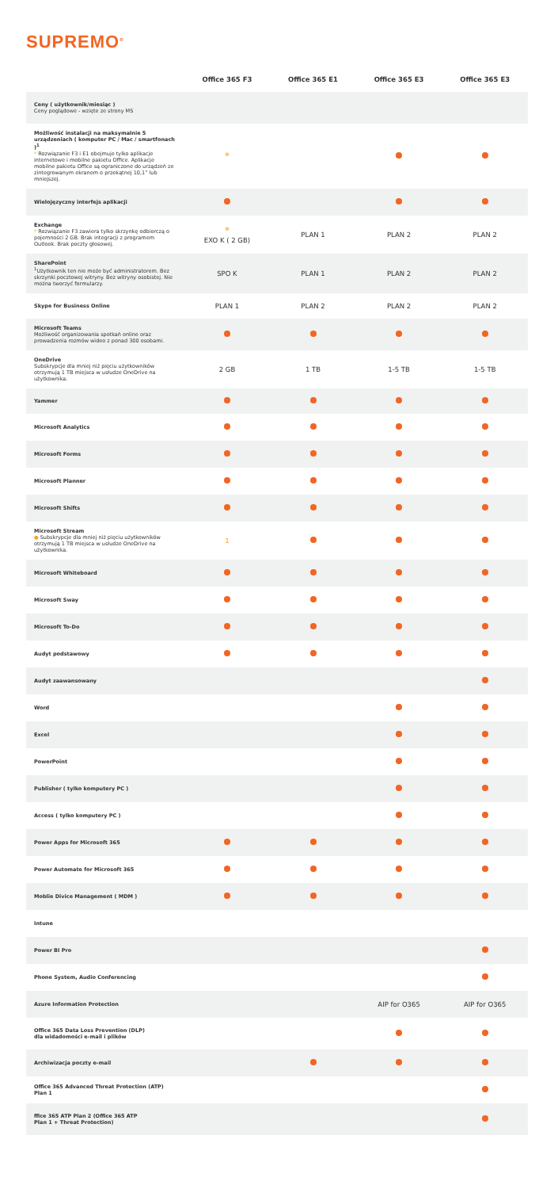SUPREMO<sup>®</sup>
| | Office 365 F3 | Office 365 E1 | Office 365 E3 | Office 365 E3 |
| --- | --- | --- | --- | --- |
| Ceny ( użytkownik/miesiąc ) Ceny poglądowe - wzięte ze strony MS | | | | |
| Możliwość instalacji na maksymalnie 5 urządzeniach ( komputer PC / Mac / smartfonach )<sup>1</sup> * Rozwiązanie F3 i E1 obejmuje tylko aplikacje internetowe i mobilne pakietu Office. Aplikacje mobilne pakietu Office są ograniczone do urządzeń ze zintegrowanym ekranem o przekątnej 10,1” lub mniejszej. | * | | | |
| Wielojęzyczny interfejs aplikacji | | | | |
| Exchange * Rozwiązanie F3 zawiera tylko skrzynkę odbiorczą o pojemności 2 GB. Brak integracji z programem Outlook. Brak poczty głosowej. | * EXO K ( 2 GB) | PLAN 1 | PLAN 2 | PLAN 2 |
| SharePoint <sup>1</sup> Użytkownik ten nie może być administratorem. Bez skrzynki pocztowej witryny. Bez witryny osobistej. Nie można tworzyć formularzy. | SPO K | PLAN 1 | PLAN 2 | PLAN 2 |
| Skype for Business Online | PLAN 1 | PLAN 2 | PLAN 2 | PLAN 2 |
| Microsoft Teams Możliwość organizowania spotkań online oraz prowadzenia rozmów wideo z ponad 300 osobami. | | | | |
| OneDrive Subskrypcje dla mniej niż pięciu użytkowników otrzymują 1 TB miejsca w usłudze OneDrive na użytkownika. | 2 GB | 1 TB | 1-5 TB | 1-5 TB |
| Yammer | | | | |
| Microsoft Analytics | | | | |
| Microsoft Forms | | | | |
| Microsoft Planner | | | | |
| Microsoft Shifts | | | | |
| Microsoft Stream ● Subskrypcje dla mniej niż pięciu użytkowników otrzymują 1 TB miejsca w usłudze OneDrive na użytkownika. | 1 | | | |
| Microsoft Whiteboard | | | | |
| Microsoft Sway | | | | |
| Microsoft To-Do | | | | |
| Audyt podstawowy | | | | |
| Audyt zaawansowany | | | | |
| Word | | | | |
| Excel | | | | |
| PowerPoint | | | | |
| Publisher ( tylko komputery PC ) | | | | |
| Access ( tylko komputery PC ) | | | | |
| Power Apps for Microsoft 365 | | | | |
| Power Automate for Microsoft 365 | | | | |
| Moblie Divice Management ( MDM ) | | | | |
| Intune | | | | |
| Power BI Pro | | | | |
| Phone System, Audio Conferencing | | | | |
| Azure Information Protection | | | AIP for O365 | AIP for O365 |
| Office 365 Data Loss Prevention (DLP) dla widadomości e-mail i plików | | | | |
| Archiwizacja poczty e-mail | | | | |
| Office 365 Advanced Threat Protection (ATP) Plan 1 | | | | |
| ffice 365 ATP Plan 2 (Office 365 ATP Plan 1 + Threat Protection) | | | | |